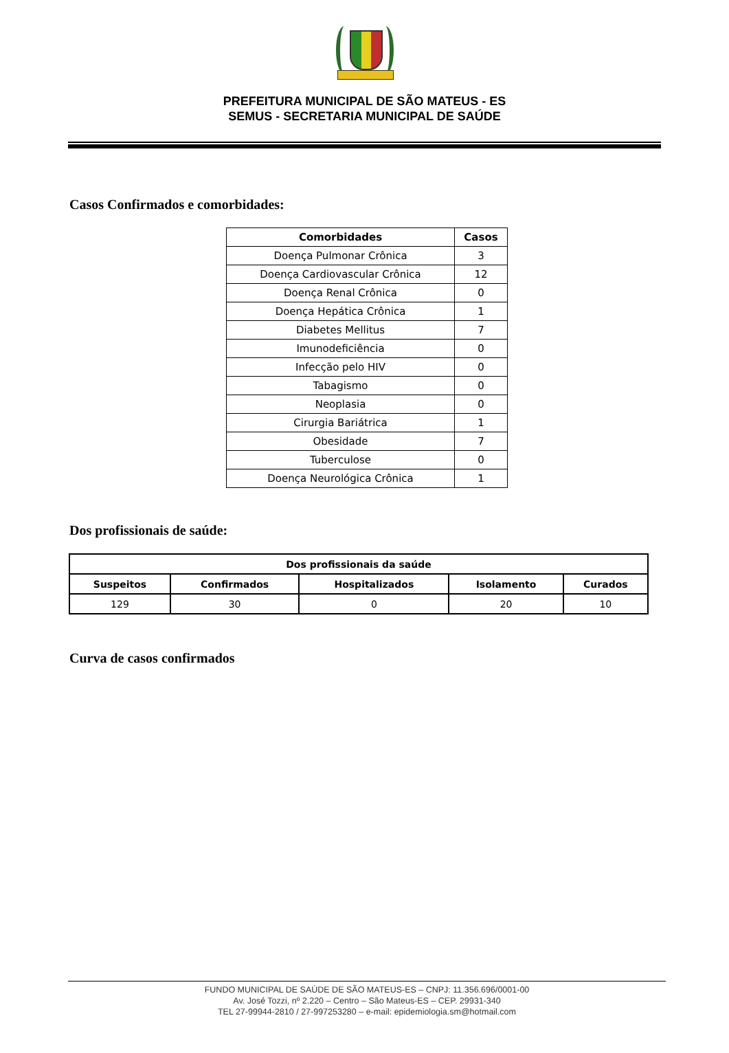PREFEITURA MUNICIPAL DE SÃO MATEUS - ES
SEMUS - SECRETARIA MUNICIPAL DE SAÚDE
Casos Confirmados e comorbidades:
| Comorbidades | Casos |
| --- | --- |
| Doença Pulmonar Crônica | 3 |
| Doença Cardiovascular Crônica | 12 |
| Doença Renal Crônica | 0 |
| Doença Hepática Crônica | 1 |
| Diabetes Mellitus | 7 |
| Imunodeficiência | 0 |
| Infecção pelo HIV | 0 |
| Tabagismo | 0 |
| Neoplasia | 0 |
| Cirurgia Bariátrica | 1 |
| Obesidade | 7 |
| Tuberculose | 0 |
| Doença Neurológica Crônica | 1 |
Dos profissionais de saúde:
| Dos profissionais da saúde | | | | |
| --- | --- | --- | --- | --- |
| Suspeitos | Confirmados | Hospitalizados | Isolamento | Curados |
| 129 | 30 | 0 | 20 | 10 |
Curva de casos confirmados
FUNDO MUNICIPAL DE SAÚDE DE SÃO MATEUS-ES – CNPJ: 11.356.696/0001-00
Av. José Tozzi, nº 2.220 – Centro – São Mateus-ES – CEP. 29931-340
TEL 27-99944-2810 / 27-997253280 – e-mail: epidemiologia.sm@hotmail.com